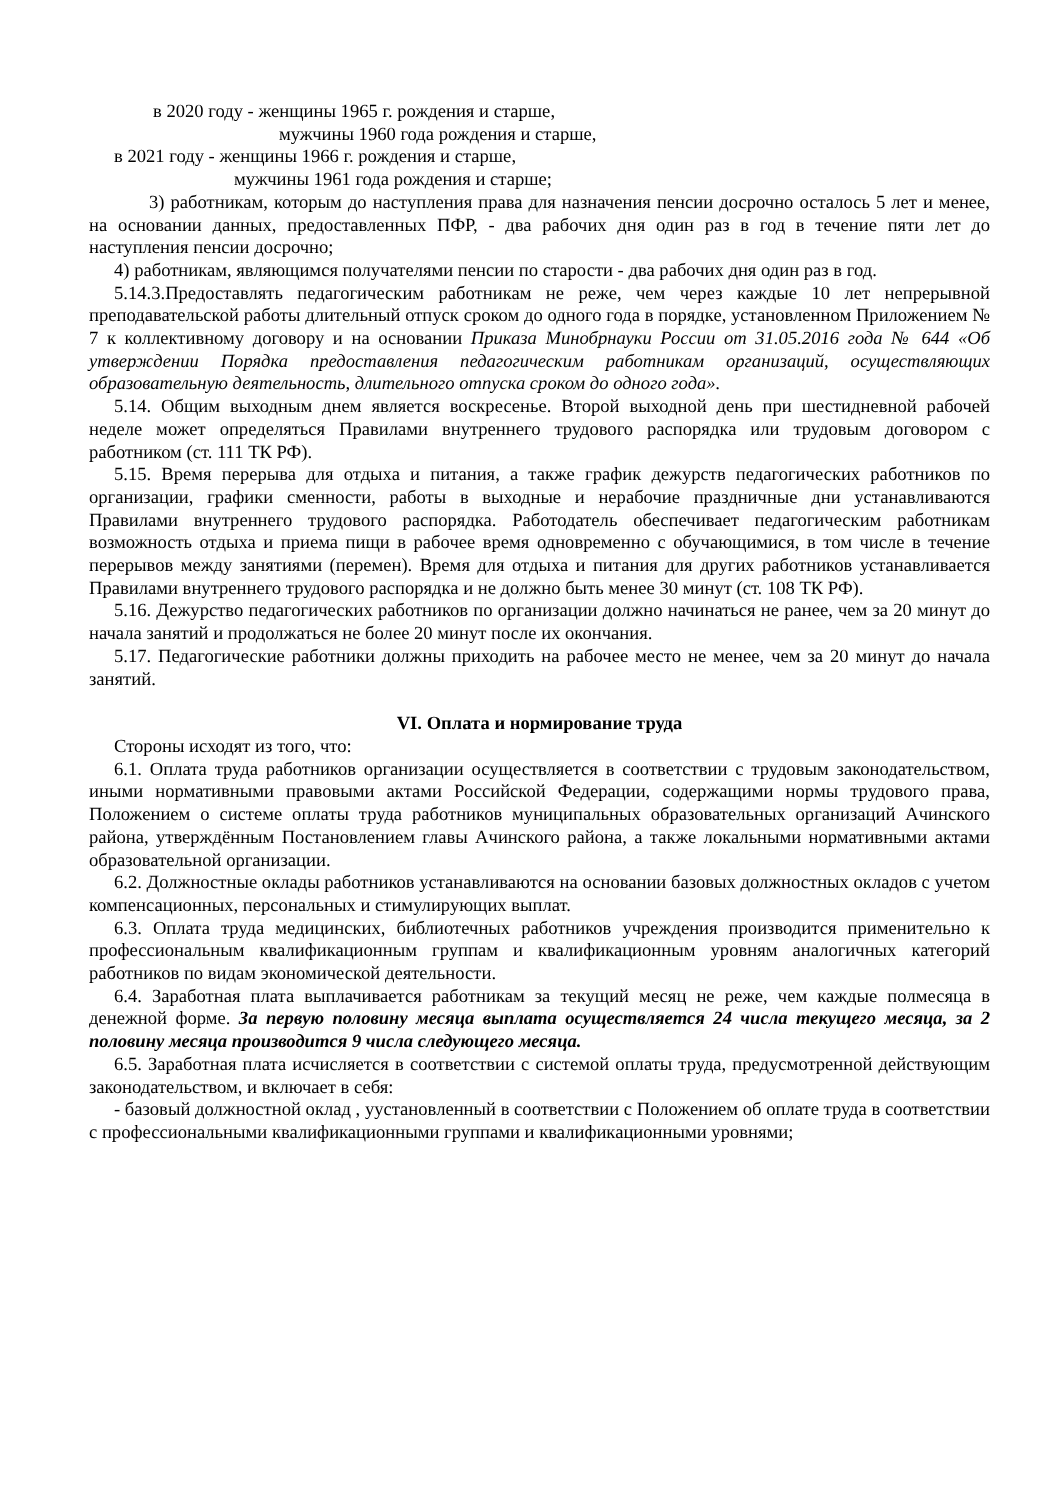в 2020 году - женщины 1965 г. рождения и старше,
мужчины 1960 года рождения и старше,
в 2021 году - женщины 1966 г. рождения и старше,
мужчины 1961 года рождения и старше;
3) работникам, которым до наступления права для назначения пенсии досрочно осталось 5 лет и менее, на основании данных, предоставленных ПФР, - два рабочих дня один раз в год в течение пяти лет до наступления пенсии досрочно;
4) работникам, являющимся получателями пенсии по старости - два рабочих дня один раз в год.
5.14.3.Предоставлять педагогическим работникам не реже, чем через каждые 10 лет непрерывной преподавательской работы длительный отпуск сроком до одного года в порядке, установленном Приложением № 7 к коллективному договору и на основании Приказа Минобрнауки России от 31.05.2016 года № 644 «Об утверждении Порядка предоставления педагогическим работникам организаций, осуществляющих образовательную деятельность, длительного отпуска сроком до одного года».
5.14. Общим выходным днем является воскресенье. Второй выходной день при шестидневной рабочей неделе может определяться Правилами внутреннего трудового распорядка или трудовым договором с работником (ст. 111 ТК РФ).
5.15. Время перерыва для отдыха и питания, а также график дежурств педагогических работников по организации, графики сменности, работы в выходные и нерабочие праздничные дни устанавливаются Правилами внутреннего трудового распорядка. Работодатель обеспечивает педагогическим работникам возможность отдыха и приема пищи в рабочее время одновременно с обучающимися, в том числе в течение перерывов между занятиями (перемен). Время для отдыха и питания для других работников устанавливается Правилами внутреннего трудового распорядка и не должно быть менее 30 минут (ст. 108 ТК РФ).
5.16. Дежурство педагогических работников по организации должно начинаться не ранее, чем за 20 минут до начала занятий и продолжаться не более 20 минут после их окончания.
5.17. Педагогические работники должны приходить на рабочее место не менее, чем за 20 минут до начала занятий.
VI. Оплата и нормирование труда
Стороны исходят из того, что:
6.1. Оплата труда работников организации осуществляется в соответствии с трудовым законодательством, иными нормативными правовыми актами Российской Федерации, содержащими нормы трудового права, Положением о системе оплаты труда работников муниципальных образовательных организаций Ачинского района, утверждённым Постановлением главы Ачинского района, а также локальными нормативными актами образовательной организации.
6.2. Должностные оклады работников устанавливаются на основании базовых должностных окладов с учетом компенсационных, персональных и стимулирующих выплат.
6.3. Оплата труда медицинских, библиотечных работников учреждения производится применительно к профессиональным квалификационным группам и квалификационным уровням аналогичных категорий работников по видам экономической деятельности.
6.4. Заработная плата выплачивается работникам за текущий месяц не реже, чем каждые полмесяца в денежной форме. За первую половину месяца выплата осуществляется 24 числа текущего месяца, за 2 половину месяца производится 9 числа следующего месяца.
6.5. Заработная плата исчисляется в соответствии с системой оплаты труда, предусмотренной действующим законодательством, и включает в себя:
- базовый должностной оклад , уустановленный в соответствии с Положением об оплате труда в соответствии с профессиональными квалификационными группами и квалификационными уровнями;